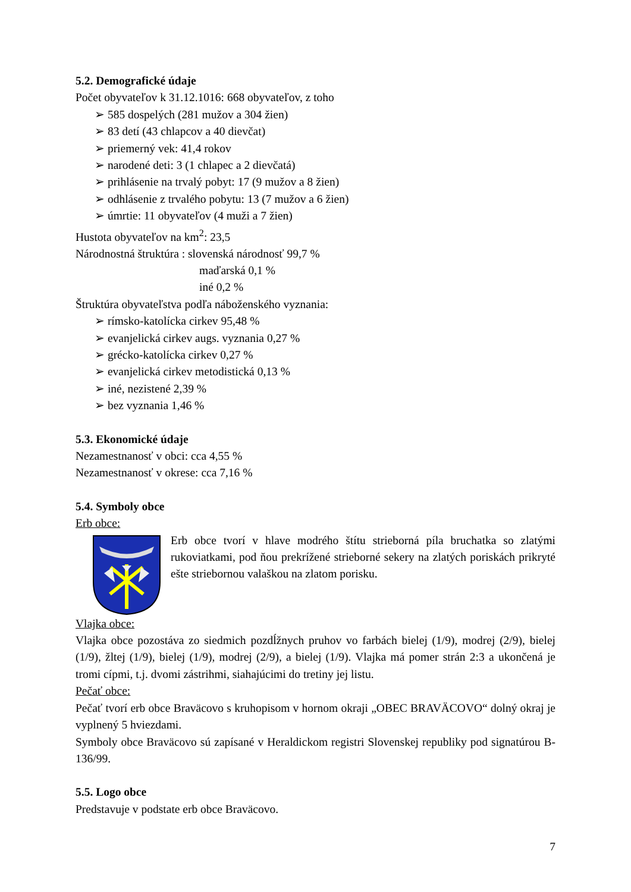5.2. Demografické údaje
Počet obyvateľov k 31.12.1016: 668 obyvateľov, z toho
➢ 585 dospelých (281 mužov a 304 žien)
➢ 83 detí (43 chlapcov a 40 dievčat)
➢ priemerný vek: 41,4 rokov
➢ narodené deti: 3 (1 chlapec a 2 dievčatá)
➢ prihlásenie na trvalý pobyt: 17 (9 mužov a 8 žien)
➢ odhlásenie z trvalého pobytu: 13 (7 mužov a 6 žien)
➢ úmrtie: 11 obyvateľov (4 muži a 7 žien)
Hustota obyvateľov na km<sup>2</sup>: 23,5
Národnostná štruktúra : slovenská národnosť 99,7 %
maďarská 0,1 %
iné 0,2 %
Štruktúra obyvateľstva podľa náboženského vyznania:
➢ rímsko-katolícka cirkev 95,48 %
➢ evanjelická cirkev augs. vyznania 0,27 %
➢ grécko-katolícka cirkev 0,27 %
➢ evanjelická cirkev metodistická 0,13 %
➢ iné, nezistené 2,39 %
➢ bez vyznania 1,46 %
5.3. Ekonomické údaje
Nezamestnanosť v obci: cca 4,55 %
Nezamestnanosť v okrese: cca 7,16 %
5.4. Symboly obce
Erb obce:
Erb obce tvorí v hlave modrého štítu strieborná píla bruchatka so zlatými rukoviatkami, pod ňou prekrížené strieborné sekery na zlatých poriskách prikryté ešte striebornou valaškou na zlatom porisku.
Vlajka obce:
Vlajka obce pozostáva zo siedmich pozdĺžnych pruhov vo farbách bielej (1/9), modrej (2/9), bielej (1/9), žltej (1/9), bielej (1/9), modrej (2/9), a bielej (1/9). Vlajka má pomer strán 2:3 a ukončená je tromi cípmi, t.j. dvomi zástrihmi, siahajúcimi do tretiny jej listu.
Pečať obce:
Pečať tvorí erb obce Braväcovo s kruhopisom v hornom okraji „OBEC BRAVÄCOVO“ dolný okraj je vyplnený 5 hviezdami.
Symboly obce Braväcovo sú zapísané v Heraldickom registri Slovenskej republiky pod signatúrou B-136/99.
5.5. Logo obce
Predstavuje v podstate erb obce Braväcovo.
7